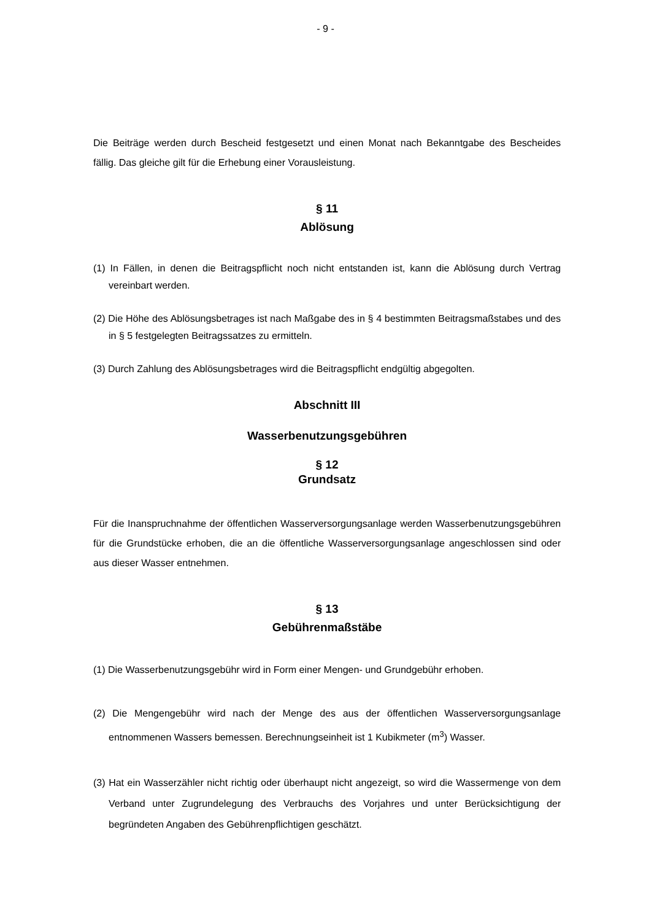- 9 -
Die Beiträge werden durch Bescheid festgesetzt und einen Monat nach Bekanntgabe des Bescheides fällig. Das gleiche gilt für die Erhebung einer Vorausleistung.
§ 11
Ablösung
(1) In Fällen, in denen die Beitragspflicht noch nicht entstanden ist, kann die Ablösung durch Vertrag vereinbart werden.
(2) Die Höhe des Ablösungsbetrages ist nach Maßgabe des in § 4 bestimmten Beitragsmaßstabes und des in § 5 festgelegten Beitragssatzes zu ermitteln.
(3) Durch Zahlung des Ablösungsbetrages wird die Beitragspflicht endgültig abgegolten.
Abschnitt III
Wasserbenutzungsgebühren
§ 12
Grundsatz
Für die Inanspruchnahme der öffentlichen Wasserversorgungsanlage werden Wasserbenutzungsgebühren für die Grundstücke erhoben, die an die öffentliche Wasserversorgungsanlage angeschlossen sind oder aus dieser Wasser entnehmen.
§ 13
Gebührenmaßstäbe
(1) Die Wasserbenutzungsgebühr wird in Form einer Mengen- und Grundgebühr erhoben.
(2) Die Mengengebühr wird nach der Menge des aus der öffentlichen Wasserversorgungsanlage entnommenen Wassers bemessen. Berechnungseinheit ist 1 Kubikmeter (m<sup>3</sup>) Wasser.
(3) Hat ein Wasserzähler nicht richtig oder überhaupt nicht angezeigt, so wird die Wassermenge von dem Verband unter Zugrundelegung des Verbrauchs des Vorjahres und unter Berücksichtigung der begründeten Angaben des Gebührenpflichtigen geschätzt.